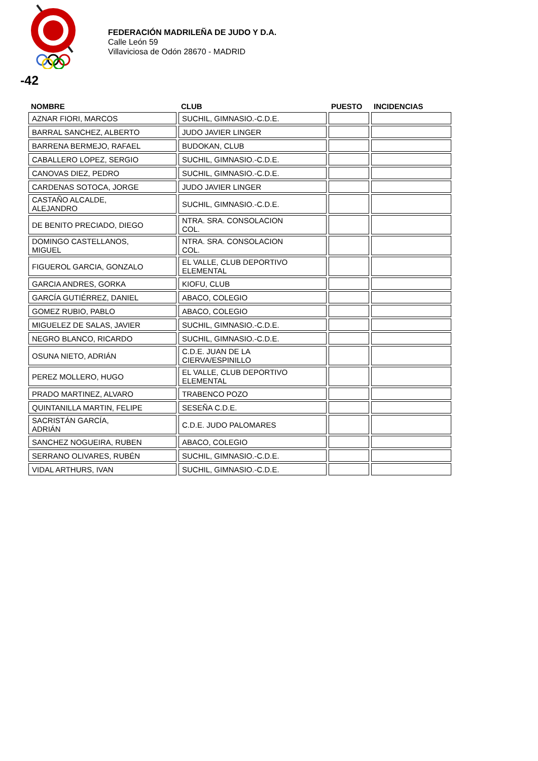FEDERACIÓN MADRILEÑA DE JUDO Y D.A.
Calle León 59
Villaviciosa de Odón 28670 - MADRID
-42
| NOMBRE | CLUB | PUESTO | INCIDENCIAS |
| --- | --- | --- | --- |
| AZNAR FIORI, MARCOS | SUCHIL, GIMNASIO.-C.D.E. | | |
| BARRAL SANCHEZ, ALBERTO | JUDO JAVIER LINGER | | |
| BARRENA BERMEJO, RAFAEL | BUDOKAN, CLUB | | |
| CABALLERO LOPEZ, SERGIO | SUCHIL, GIMNASIO.-C.D.E. | | |
| CANOVAS DIEZ, PEDRO | SUCHIL, GIMNASIO.-C.D.E. | | |
| CARDENAS SOTOCA, JORGE | JUDO JAVIER LINGER | | |
| CASTAÑO ALCALDE, ALEJANDRO | SUCHIL, GIMNASIO.-C.D.E. | | |
| DE BENITO PRECIADO, DIEGO | NTRA. SRA. CONSOLACION COL. | | |
| DOMINGO CASTELLANOS, MIGUEL | NTRA. SRA. CONSOLACION COL. | | |
| FIGUEROL GARCIA, GONZALO | EL VALLE, CLUB DEPORTIVO ELEMENTAL | | |
| GARCIA ANDRES, GORKA | KIOFU, CLUB | | |
| GARCÍA GUTIÉRREZ, DANIEL | ABACO, COLEGIO | | |
| GOMEZ RUBIO, PABLO | ABACO, COLEGIO | | |
| MIGUELEZ DE SALAS, JAVIER | SUCHIL, GIMNASIO.-C.D.E. | | |
| NEGRO BLANCO, RICARDO | SUCHIL, GIMNASIO.-C.D.E. | | |
| OSUNA NIETO, ADRIÁN | C.D.E. JUAN DE LA CIERVA/ESPINILLO | | |
| PEREZ MOLLERO, HUGO | EL VALLE, CLUB DEPORTIVO ELEMENTAL | | |
| PRADO MARTINEZ, ALVARO | TRABENCO POZO | | |
| QUINTANILLA MARTIN, FELIPE | SESEÑA C.D.E. | | |
| SACRISTÁN GARCÍA, ADRIÁN | C.D.E. JUDO PALOMARES | | |
| SANCHEZ NOGUEIRA, RUBEN | ABACO, COLEGIO | | |
| SERRANO OLIVARES, RUBÉN | SUCHIL, GIMNASIO.-C.D.E. | | |
| VIDAL ARTHURS, IVAN | SUCHIL, GIMNASIO.-C.D.E. | | |